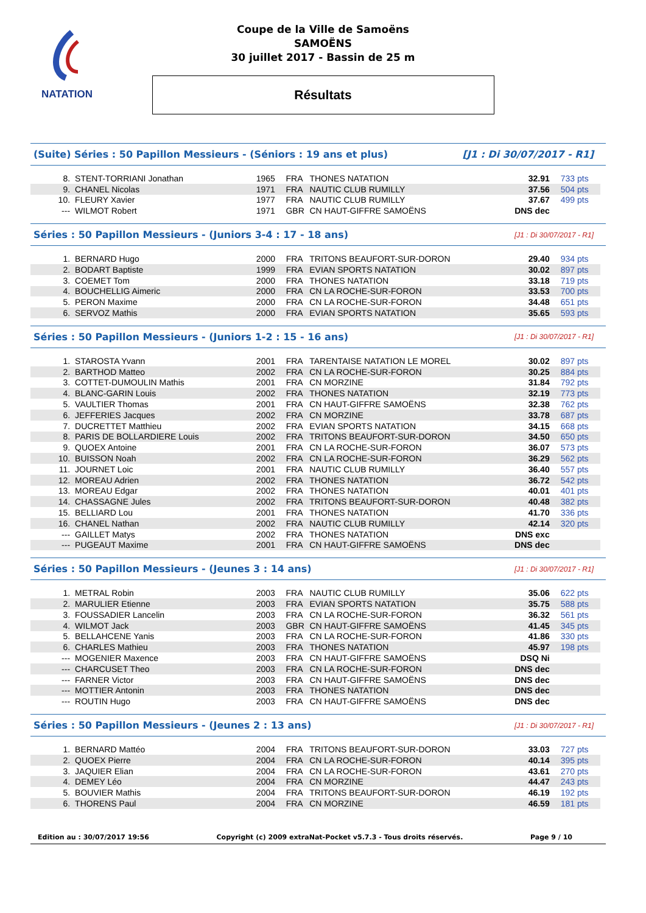NATATION
Coupe de la Ville de Samoëns
SAMOËNS
30 juillet 2017 - Bassin de 25 m
Résultats
(Suite) Séries : 50 Papillon Messieurs - (Séniors : 19 ans et plus) [J1 : Di 30/07/2017 - R1]
| 8. | STENT-TORRIANI Jonathan | 1965 | FRA | THONES NATATION | 32.91 | 733 pts |
| 9. | CHANEL Nicolas | 1971 | FRA | NAUTIC CLUB RUMILLY | 37.56 | 504 pts |
| 10. | FLEURY Xavier | 1977 | FRA | NAUTIC CLUB RUMILLY | 37.67 | 499 pts |
| --- | WILMOT Robert | 1971 | GBR | CN HAUT-GIFFRE SAMOËNS | DNS dec | |
Séries : 50 Papillon Messieurs - (Juniors 3-4 : 17 - 18 ans) [J1 : Di 30/07/2017 - R1]
| 1. | BERNARD Hugo | 2000 | FRA | TRITONS BEAUFORT-SUR-DORON | 29.40 | 934 pts |
| 2. | BODART Baptiste | 1999 | FRA | EVIAN SPORTS NATATION | 30.02 | 897 pts |
| 3. | COEMET Tom | 2000 | FRA | THONES NATATION | 33.18 | 719 pts |
| 4. | BOUCHELLIG Aimeric | 2000 | FRA | CN LA ROCHE-SUR-FORON | 33.53 | 700 pts |
| 5. | PERON Maxime | 2000 | FRA | CN LA ROCHE-SUR-FORON | 34.48 | 651 pts |
| 6. | SERVOZ Mathis | 2000 | FRA | EVIAN SPORTS NATATION | 35.65 | 593 pts |
Séries : 50 Papillon Messieurs - (Juniors 1-2 : 15 - 16 ans) [J1 : Di 30/07/2017 - R1]
| 1. | STAROSTA Yvann | 2001 | FRA | TARENTAISE NATATION LE MOREL | 30.02 | 897 pts |
| 2. | BARTHOD Matteo | 2002 | FRA | CN LA ROCHE-SUR-FORON | 30.25 | 884 pts |
| 3. | COTTET-DUMOULIN Mathis | 2001 | FRA | CN MORZINE | 31.84 | 792 pts |
| 4. | BLANC-GARIN Louis | 2002 | FRA | THONES NATATION | 32.19 | 773 pts |
| 5. | VAULTIER Thomas | 2001 | FRA | CN HAUT-GIFFRE SAMOËNS | 32.38 | 762 pts |
| 6. | JEFFERIES Jacques | 2002 | FRA | CN MORZINE | 33.78 | 687 pts |
| 7. | DUCRETTET Matthieu | 2002 | FRA | EVIAN SPORTS NATATION | 34.15 | 668 pts |
| 8. | PARIS DE BOLLARDIERE Louis | 2002 | FRA | TRITONS BEAUFORT-SUR-DORON | 34.50 | 650 pts |
| 9. | QUOEX Antoine | 2001 | FRA | CN LA ROCHE-SUR-FORON | 36.07 | 573 pts |
| 10. | BUISSON Noah | 2002 | FRA | CN LA ROCHE-SUR-FORON | 36.29 | 562 pts |
| 11. | JOURNET Loic | 2001 | FRA | NAUTIC CLUB RUMILLY | 36.40 | 557 pts |
| 12. | MOREAU Adrien | 2002 | FRA | THONES NATATION | 36.72 | 542 pts |
| 13. | MOREAU Edgar | 2002 | FRA | THONES NATATION | 40.01 | 401 pts |
| 14. | CHASSAGNE Jules | 2002 | FRA | TRITONS BEAUFORT-SUR-DORON | 40.48 | 382 pts |
| 15. | BELLIARD Lou | 2001 | FRA | THONES NATATION | 41.70 | 336 pts |
| 16. | CHANEL Nathan | 2002 | FRA | NAUTIC CLUB RUMILLY | 42.14 | 320 pts |
| --- | GAILLET Matys | 2002 | FRA | THONES NATATION | DNS exc | |
| --- | PUGEAUT Maxime | 2001 | FRA | CN HAUT-GIFFRE SAMOËNS | DNS dec | |
Séries : 50 Papillon Messieurs - (Jeunes 3 : 14 ans) [J1 : Di 30/07/2017 - R1]
| 1. | METRAL Robin | 2003 | FRA | NAUTIC CLUB RUMILLY | 35.06 | 622 pts |
| 2. | MARULIER Etienne | 2003 | FRA | EVIAN SPORTS NATATION | 35.75 | 588 pts |
| 3. | FOUSSADIER Lancelin | 2003 | FRA | CN LA ROCHE-SUR-FORON | 36.32 | 561 pts |
| 4. | WILMOT Jack | 2003 | GBR | CN HAUT-GIFFRE SAMOËNS | 41.45 | 345 pts |
| 5. | BELLAHCENE Yanis | 2003 | FRA | CN LA ROCHE-SUR-FORON | 41.86 | 330 pts |
| 6. | CHARLES Mathieu | 2003 | FRA | THONES NATATION | 45.97 | 198 pts |
| --- | MOGENIER Maxence | 2003 | FRA | CN HAUT-GIFFRE SAMOËNS | DSQ Ni | |
| --- | CHARCUSET Theo | 2003 | FRA | CN LA ROCHE-SUR-FORON | DNS dec | |
| --- | FARNER Victor | 2003 | FRA | CN HAUT-GIFFRE SAMOËNS | DNS dec | |
| --- | MOTTIER Antonin | 2003 | FRA | THONES NATATION | DNS dec | |
| --- | ROUTIN Hugo | 2003 | FRA | CN HAUT-GIFFRE SAMOËNS | DNS dec | |
Séries : 50 Papillon Messieurs - (Jeunes 2 : 13 ans) [J1 : Di 30/07/2017 - R1]
| 1. | BERNARD Mattéo | 2004 | FRA | TRITONS BEAUFORT-SUR-DORON | 33.03 | 727 pts |
| 2. | QUOEX Pierre | 2004 | FRA | CN LA ROCHE-SUR-FORON | 40.14 | 395 pts |
| 3. | JAQUIER Elian | 2004 | FRA | CN LA ROCHE-SUR-FORON | 43.61 | 270 pts |
| 4. | DEMEY Léo | 2004 | FRA | CN MORZINE | 44.47 | 243 pts |
| 5. | BOUVIER Mathis | 2004 | FRA | TRITONS BEAUFORT-SUR-DORON | 46.19 | 192 pts |
| 6. | THORENS Paul | 2004 | FRA | CN MORZINE | 46.59 | 181 pts |
Edition au : 30/07/2017 19:56 Copyright (c) 2009 extraNat-Pocket v5.7.3 - Tous droits réservés. Page 9 / 10